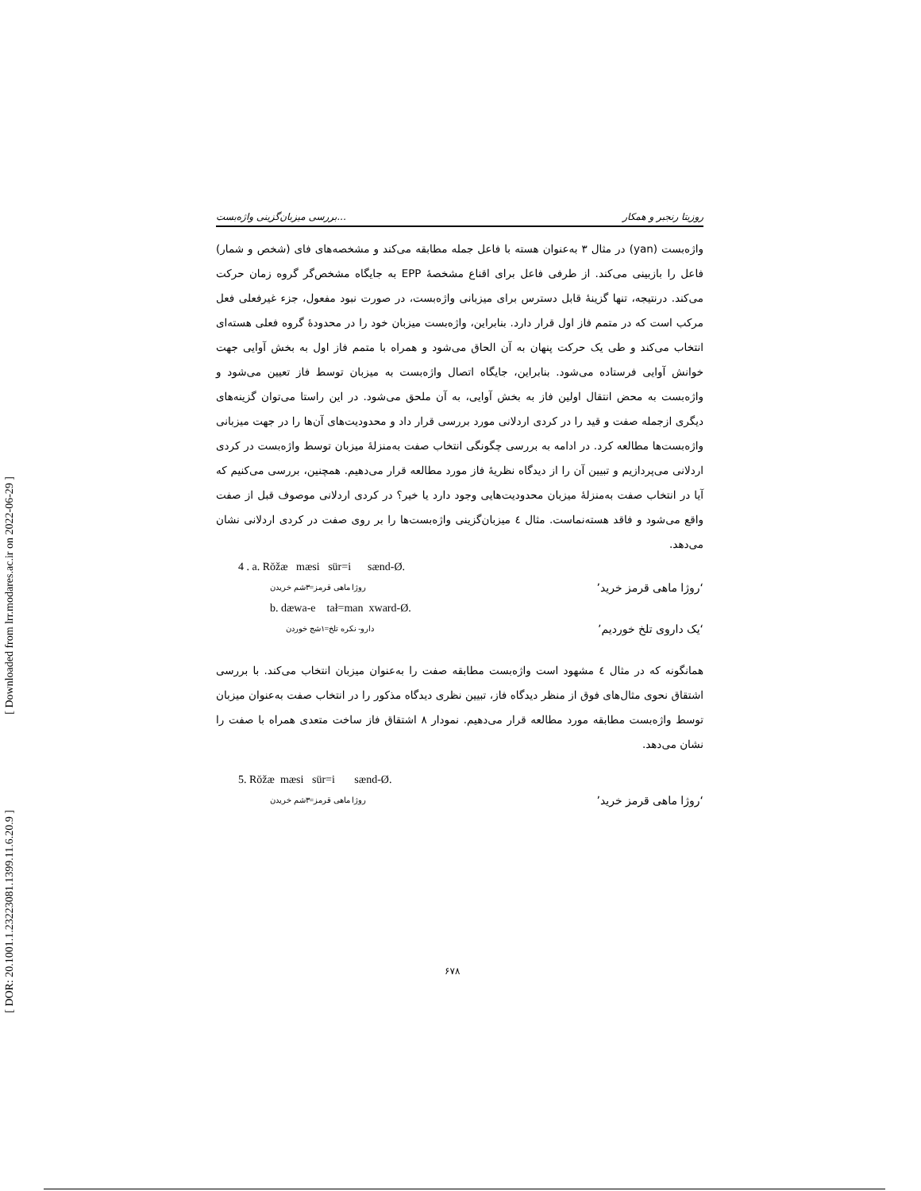[ Downloaded from lrr.modares.ac.ir on 2022-06-29 ]
[ DOR: 20.1001.1.23223081.1399.11.6.20.9 ]
بررسی میزبان‌گزینی واژه‌بست... روزیتا رنجبر و همکار
واژه‌بست (yan) در مثال ۳ به‌عنوان هسته با فاعل جمله مطابقه می‌کند و مشخصه‌های فای (شخص و شمار) فاعل را بازبینی می‌کند. از طرفی فاعل برای اقناع مشخصهٔ EPP به جایگاه مشخص‌گر گروه زمان حرکت می‌کند. درنتیجه، تنها گزینهٔ قابل دسترس برای میزبانی واژه‌بست، در صورت نبود مفعول، جزء غیرفعلی فعل مرکب است که در متمم فاز اول قرار دارد. بنابراین، واژه‌بست میزبان خود را در محدودهٔ گروه فعلی هسته‌ای انتخاب می‌کند و طی یک حرکت پنهان به آن الحاق می‌شود و همراه با متمم فاز اول به بخش آوایی جهت خوانش آوایی فرستاده می‌شود. بنابراین، جایگاه اتصال واژه‌بست به میزبان توسط فاز تعیین می‌شود و واژه‌بست به محض انتقال اولین فاز به بخش آوایی، به آن ملحق می‌شود. در این راستا می‌توان گزینه‌های دیگری ازجمله صفت و قید را در کردی اردلانی مورد بررسی قرار داد و محدودیت‌های آن‌ها را در جهت میزبانی واژه‌بست‌ها مطالعه کرد. در ادامه به بررسی چگونگی انتخاب صفت به‌منزلهٔ میزبان توسط واژه‌بست در کردی اردلانی می‌پردازیم و تبیین آن را از دیدگاه نظریهٔ فاز مورد مطالعه قرار می‌دهیم. همچنین، بررسی می‌کنیم که آیا در انتخاب صفت به‌منزلهٔ میزبان محدودیت‌هایی وجود دارد یا خیر؟ در کردی اردلانی موصوف قبل از صفت واقع می‌شود و فاقد هسته‌نماست. مثال ٤ میزبان‌گزینی واژه‌بست‌ها را بر روی صفت در کردی اردلانی نشان می‌دهد.
4 . a. Rŏžæ mæsi sür=i sænd-Ø.
روژا ماهی قرمز=۳شم خریدن ‘روژا ماهی قرمز خرید’
b. dæwa-e tał=man xward-Ø.
دارو- نکره تلخ=۱شج خوردن ‘یک داروی تلخ خوردیم’
همانگونه که در مثال ٤ مشهود است واژه‌بست مطابقه صفت را به‌عنوان میزبان انتخاب می‌کند. با بررسی اشتقاق نحوی مثال‌های فوق از منظر دیدگاه فاز، تبیین نظری دیدگاه مذکور را در انتخاب صفت به‌عنوان میزبان توسط واژه‌بست مطابقه مورد مطالعه قرار می‌دهیم. نمودار ۸ اشتقاق فاز ساخت متعدی همراه با صفت را نشان می‌دهد.
5. Rŏžæ mæsi sür=i sænd-Ø.
روژا ماهی قرمز=۳شم خریدن ‘روژا ماهی قرمز خرید’
۶۷۸